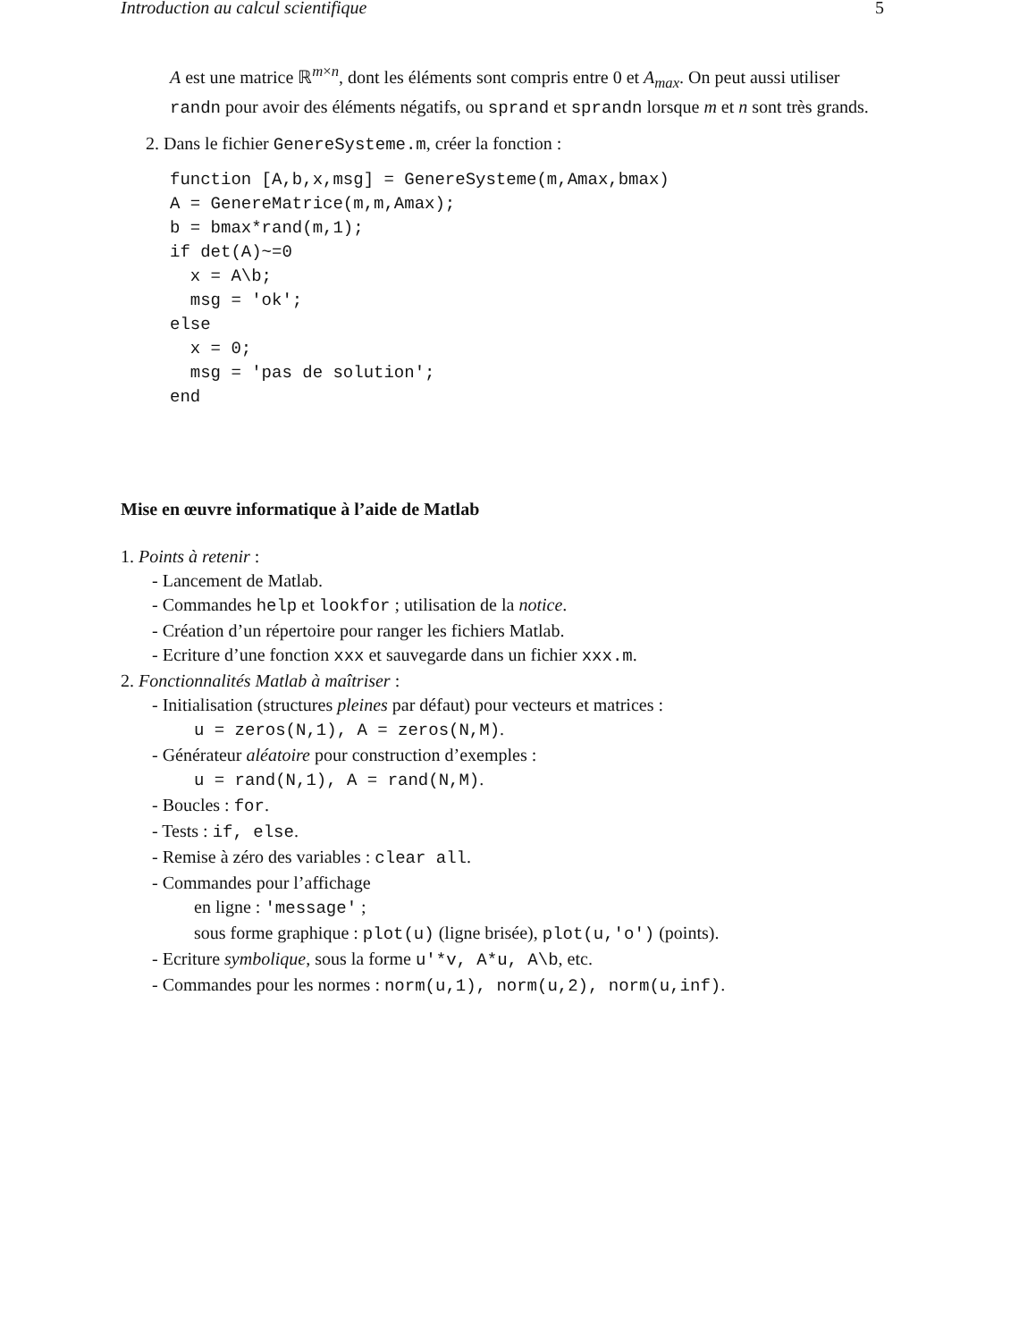Introduction au calcul scientifique 5
A est une matrice ℝ<sup>m×n</sup>, dont les éléments sont compris entre 0 et A<sub>max</sub>. On peut aussi utiliser randn pour avoir des éléments négatifs, ou sprand et sprandn lorsque m et n sont très grands.
2. Dans le fichier GenereSysteme.m, créer la fonction :
function [A,b,x,msg] = GenereSysteme(m,Amax,bmax)
A = GenereMatrice(m,m,Amax);
b = bmax*rand(m,1);
if det(A)~=0
  x = A\b;
  msg = 'ok';
else
  x = 0;
  msg = 'pas de solution';
end
Mise en œuvre informatique à l’aide de Matlab
1. Points à retenir :
- Lancement de Matlab.
- Commandes help et lookfor ; utilisation de la notice.
- Création d’un répertoire pour ranger les fichiers Matlab.
- Ecriture d’une fonction xxx et sauvegarde dans un fichier xxx.m.
2. Fonctionnalités Matlab à maîtriser :
- Initialisation (structures pleines par défaut) pour vecteurs et matrices :
u = zeros(N,1), A = zeros(N,M).
- Générateur aléatoire pour construction d’exemples :
u = rand(N,1), A = rand(N,M).
- Boucles : for.
- Tests : if, else.
- Remise à zéro des variables : clear all.
- Commandes pour l’affichage
en ligne : 'message' ;
sous forme graphique : plot(u) (ligne brisée), plot(u,'o') (points).
- Ecriture symbolique, sous la forme u'*v, A*u, A\b, etc.
- Commandes pour les normes : norm(u,1), norm(u,2), norm(u,inf).